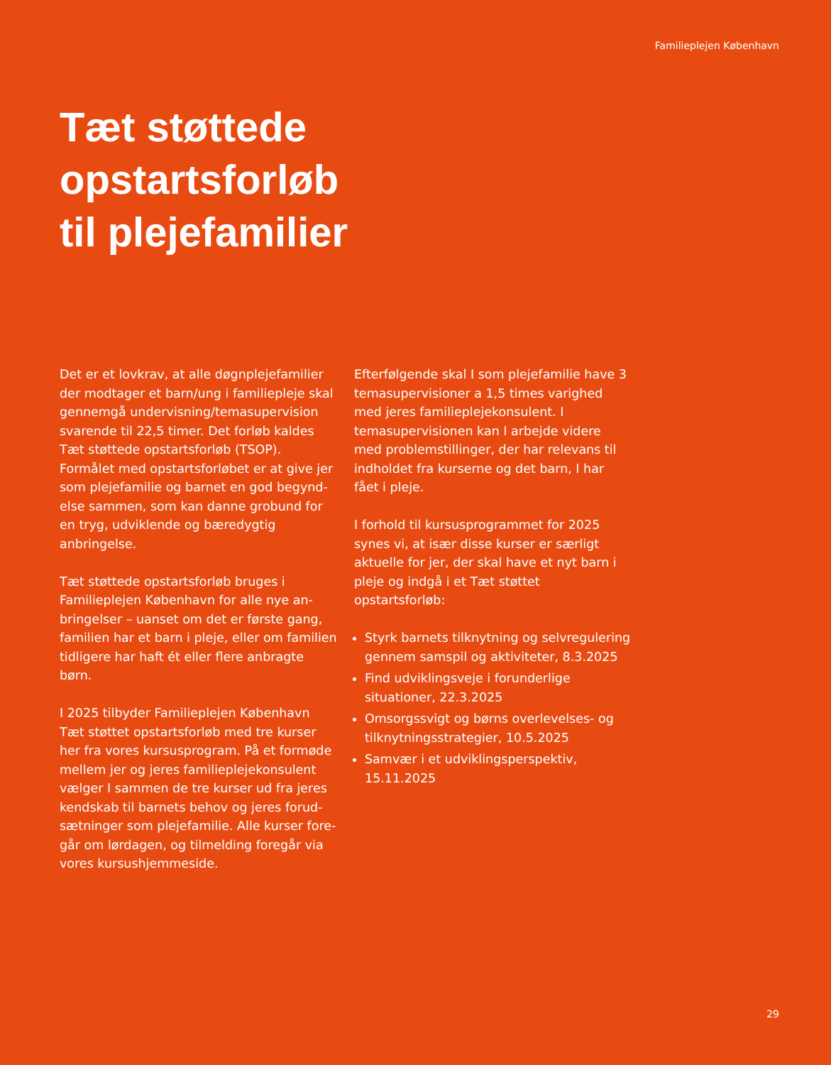Familieplejen København
Tæt støttede
opstartsforløb
til plejefamilier
Det er et lovkrav, at alle døgnplejefamilier der modtager et barn/ung i familiepleje skal gennemgå undervisning/temasupervision svarende til 22,5 timer. Det forløb kaldes Tæt støttede opstartsforløb (TSOP). Formålet med opstartsforløbet er at give jer som plejefamilie og barnet en god begynd­else sammen, som kan danne grobund for en tryg, udviklende og bæredygtig anbringelse.
Tæt støttede opstartsforløb bruges i Familieplejen København for alle nye an­bringelser – uanset om det er første gang, familien har et barn i pleje, eller om familien tidligere har haft ét eller flere anbragte børn.
I 2025 tilbyder Familieplejen København Tæt støttet opstartsforløb med tre kurser her fra vores kursusprogram. På et formøde mellem jer og jeres familieplejekonsulent vælger I sammen de tre kurser ud fra jeres kendskab til barnets behov og jeres forud­sætninger som plejefamilie. Alle kurser fore­går om lørdagen, og tilmelding foregår via vores kursushjemmeside.
Efterfølgende skal I som plejefamilie have 3 temasupervisioner a 1,5 times varighed med jeres familieplejekonsulent. I temasuper­visionen kan I arbejde videre med problem­stillinger, der har relevans til indholdet fra kurserne og det barn, I har fået i pleje.
I forhold til kursusprogrammet for 2025 synes vi, at især disse kurser er særligt aktuelle for jer, der skal have et nyt barn i pleje og indgå i et Tæt støttet opstartsforløb:
Styrk barnets tilknytning og selvregulering gennem samspil og aktiviteter, 8.3.2025
Find udviklingsveje i forunderlige situationer, 22.3.2025
Omsorgssvigt og børns overlevelses- og tilknytningsstrategier, 10.5.2025
Samvær i et udviklingsperspektiv, 15.11.2025
29